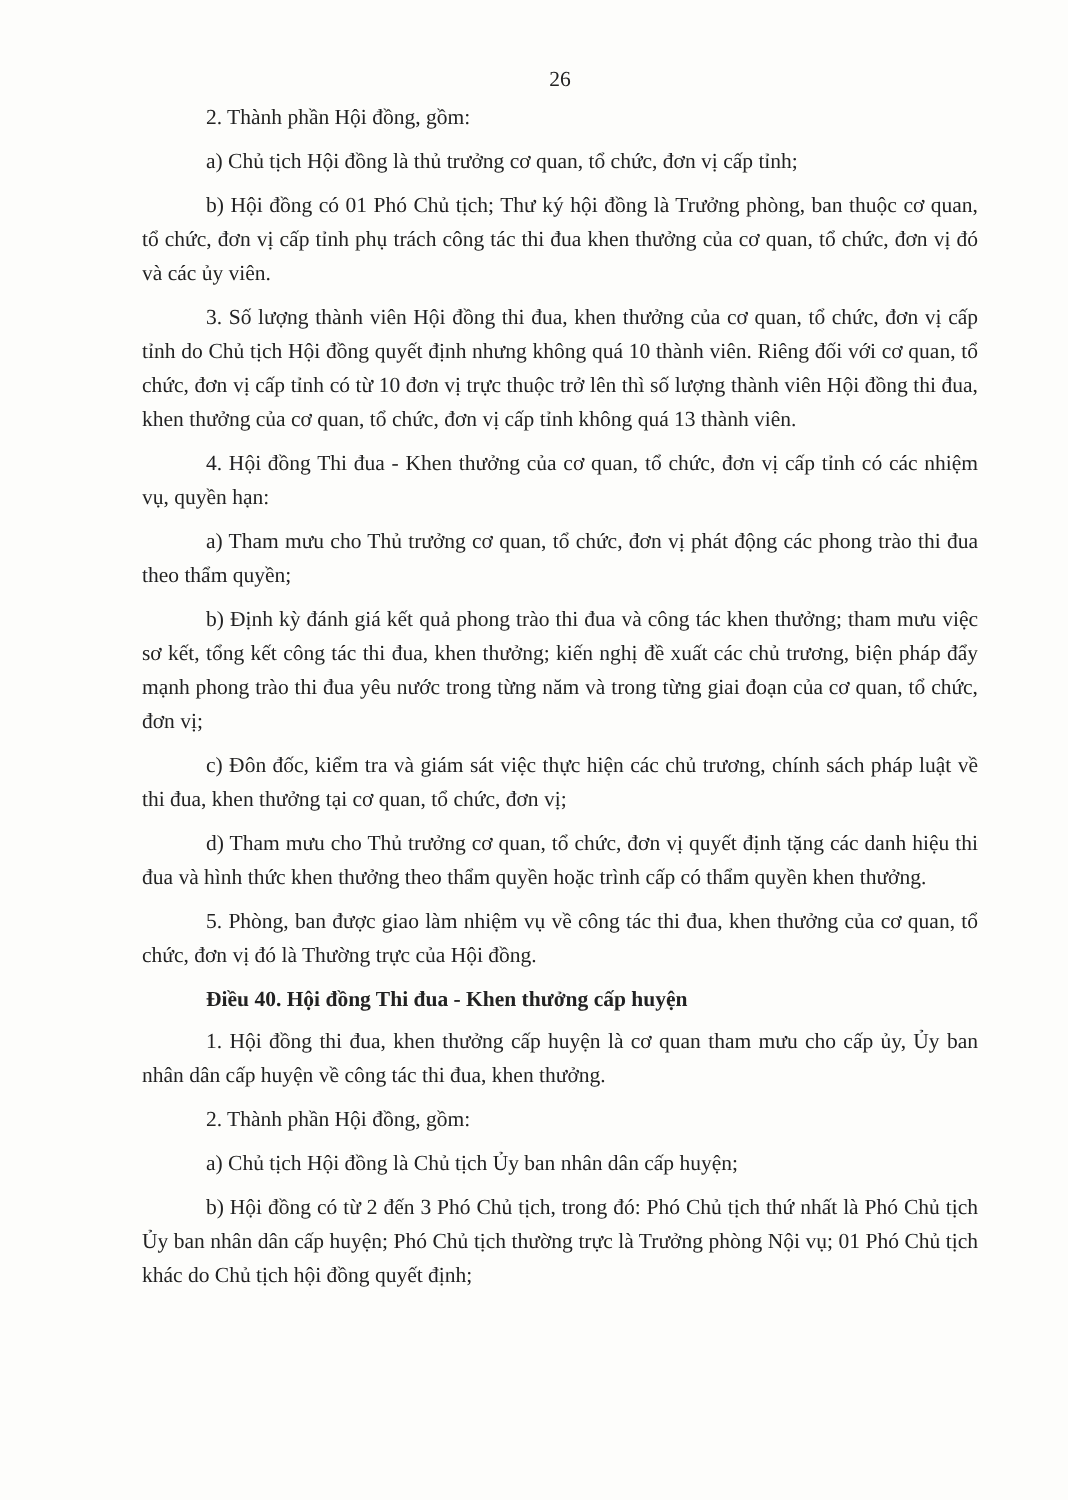26
2. Thành phần Hội đồng, gồm:
a) Chủ tịch Hội đồng là thủ trưởng cơ quan, tổ chức, đơn vị cấp tỉnh;
b) Hội đồng có 01 Phó Chủ tịch; Thư ký hội đồng là Trưởng phòng, ban thuộc cơ quan, tổ chức, đơn vị cấp tỉnh phụ trách công tác thi đua khen thưởng của cơ quan, tổ chức, đơn vị đó và các ủy viên.
3. Số lượng thành viên Hội đồng thi đua, khen thưởng của cơ quan, tổ chức, đơn vị cấp tỉnh do Chủ tịch Hội đồng quyết định nhưng không quá 10 thành viên. Riêng đối với cơ quan, tổ chức, đơn vị cấp tỉnh có từ 10 đơn vị trực thuộc trở lên thì số lượng thành viên Hội đồng thi đua, khen thưởng của cơ quan, tổ chức, đơn vị cấp tỉnh không quá 13 thành viên.
4. Hội đồng Thi đua - Khen thưởng của cơ quan, tổ chức, đơn vị cấp tỉnh có các nhiệm vụ, quyền hạn:
a) Tham mưu cho Thủ trưởng cơ quan, tổ chức, đơn vị phát động các phong trào thi đua theo thẩm quyền;
b) Định kỳ đánh giá kết quả phong trào thi đua và công tác khen thưởng; tham mưu việc sơ kết, tổng kết công tác thi đua, khen thưởng; kiến nghị đề xuất các chủ trương, biện pháp đẩy mạnh phong trào thi đua yêu nước trong từng năm và trong từng giai đoạn của cơ quan, tổ chức, đơn vị;
c) Đôn đốc, kiểm tra và giám sát việc thực hiện các chủ trương, chính sách pháp luật về thi đua, khen thưởng tại cơ quan, tổ chức, đơn vị;
d) Tham mưu cho Thủ trưởng cơ quan, tổ chức, đơn vị quyết định tặng các danh hiệu thi đua và hình thức khen thưởng theo thẩm quyền hoặc trình cấp có thẩm quyền khen thưởng.
5. Phòng, ban được giao làm nhiệm vụ về công tác thi đua, khen thưởng của cơ quan, tổ chức, đơn vị đó là Thường trực của Hội đồng.
Điều 40. Hội đồng Thi đua - Khen thưởng cấp huyện
1. Hội đồng thi đua, khen thưởng cấp huyện là cơ quan tham mưu cho cấp ủy, Ủy ban nhân dân cấp huyện về công tác thi đua, khen thưởng.
2. Thành phần Hội đồng, gồm:
a) Chủ tịch Hội đồng là Chủ tịch Ủy ban nhân dân cấp huyện;
b) Hội đồng có từ 2 đến 3 Phó Chủ tịch, trong đó: Phó Chủ tịch thứ nhất là Phó Chủ tịch Ủy ban nhân dân cấp huyện; Phó Chủ tịch thường trực là Trưởng phòng Nội vụ; 01 Phó Chủ tịch khác do Chủ tịch hội đồng quyết định;